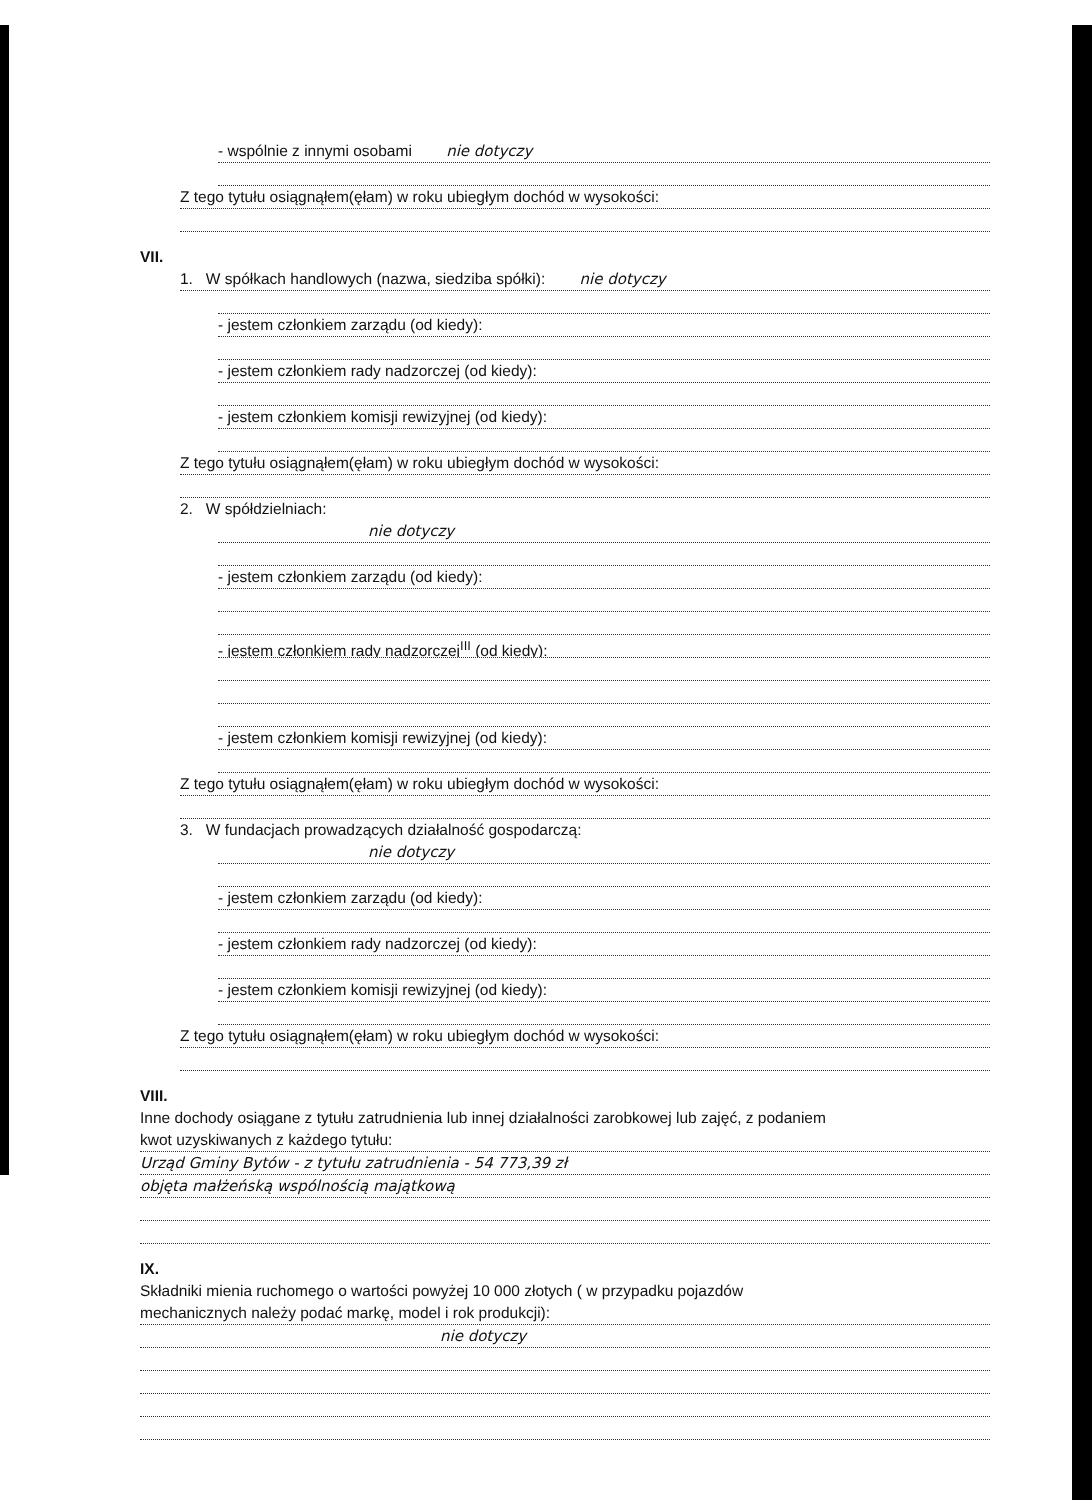- wspólnie z innymi osobami nie dotyczy
Z tego tytułu osiągnąłem(ęłam) w roku ubiegłym dochód w wysokości:
VII.
1. W spółkach handlowych (nazwa, siedziba spółki): nie dotyczy
- jestem członkiem zarządu (od kiedy):
- jestem członkiem rady nadzorczej (od kiedy):
- jestem członkiem komisji rewizyjnej (od kiedy):
Z tego tytułu osiągnąłem(ęłam) w roku ubiegłym dochód w wysokości:
2. W spółdzielniach:
nie dotyczy
- jestem członkiem zarządu (od kiedy):
- jestem członkiem rady nadzorczej<sup>III</sup> (od kiedy):
- jestem członkiem komisji rewizyjnej (od kiedy):
Z tego tytułu osiągnąłem(ęłam) w roku ubiegłym dochód w wysokości:
3. W fundacjach prowadzących działalność gospodarczą:
nie dotyczy
- jestem członkiem zarządu (od kiedy):
- jestem członkiem rady nadzorczej (od kiedy):
- jestem członkiem komisji rewizyjnej (od kiedy):
Z tego tytułu osiągnąłem(ęłam) w roku ubiegłym dochód w wysokości:
VIII.
Inne dochody osiągane z tytułu zatrudnienia lub innej działalności zarobkowej lub zajęć, z podaniem
kwot uzyskiwanych z każdego tytułu:
Urząd Gminy Bytów - z tytułu zatrudnienia - 54 773,39 zł
objęta małżeńską wspólnością majątkową
IX.
Składniki mienia ruchomego o wartości powyżej 10 000 złotych ( w przypadku pojazdów
mechanicznych należy podać markę, model i rok produkcji):
nie dotyczy